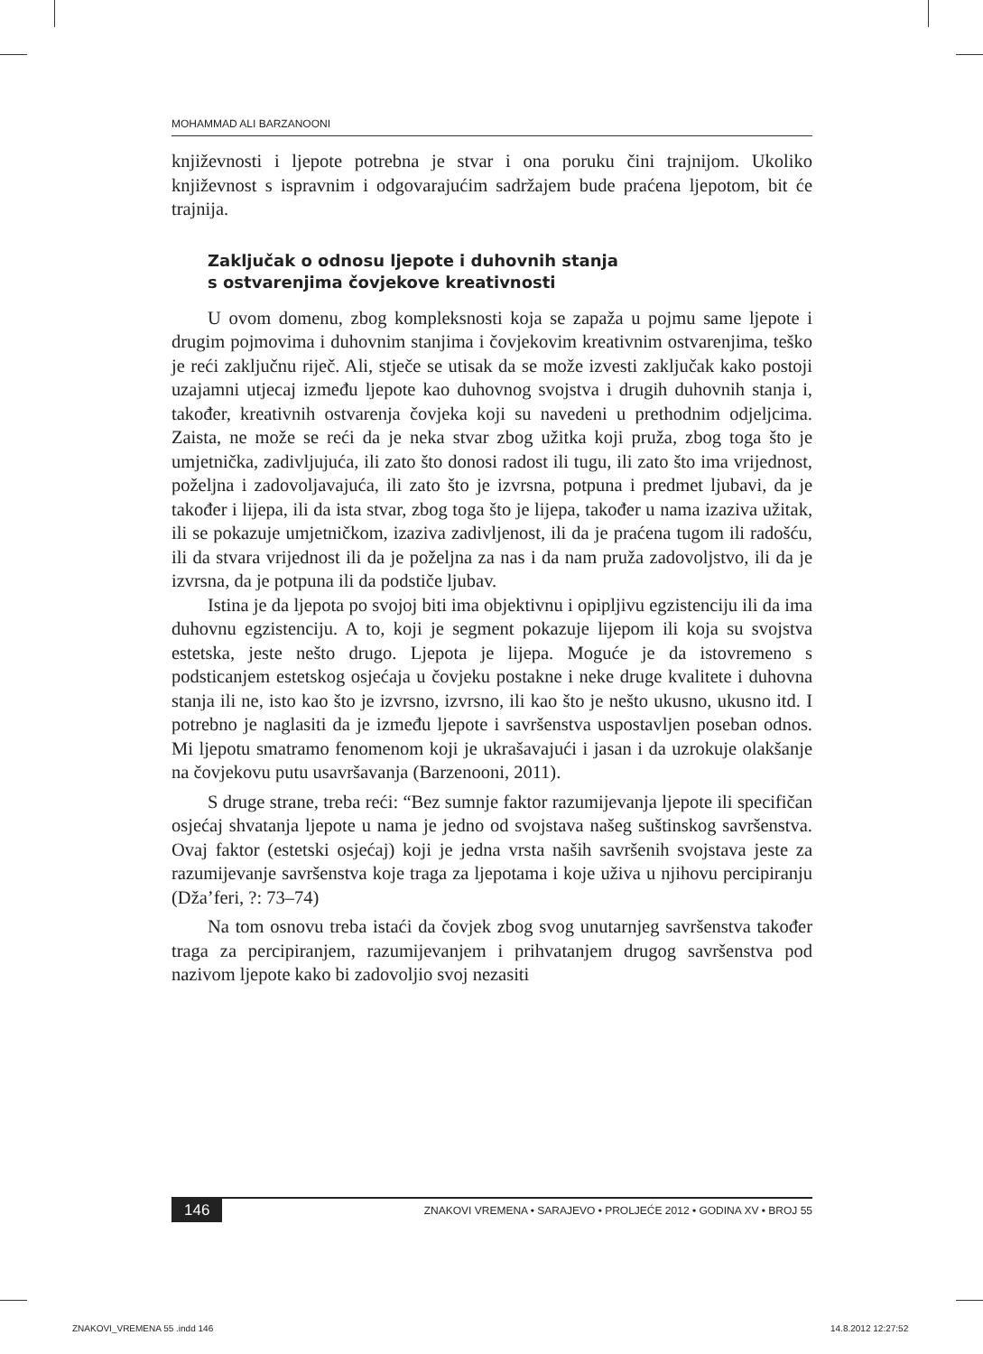MOHAMMAD ALI BARZANOONI
književnosti i ljepote potrebna je stvar i ona poruku čini trajnijom. Ukoliko književnost s ispravnim i odgovarajućim sadržajem bude praćena ljepotom, bit će trajnija.
Zaključak o odnosu ljepote i duhovnih stanja
s ostvarenjima čovjekove kreativnosti
U ovom domenu, zbog kompleksnosti koja se zapaža u pojmu same ljepote i drugim pojmovima i duhovnim stanjima i čovjekovim kreativnim ostvarenjima, teško je reći zaključnu riječ. Ali, stječe se utisak da se može izvesti zaključak kako postoji uzajamni utjecaj između ljepote kao duhovnog svojstva i drugih duhovnih stanja i, također, kreativnih ostvarenja čovjeka koji su navedeni u prethodnim odjeljcima. Zaista, ne može se reći da je neka stvar zbog užitka koji pruža, zbog toga što je umjetnička, zadivljujuća, ili zato što donosi radost ili tugu, ili zato što ima vrijednost, poželjna i zadovoljavajuća, ili zato što je izvrsna, potpuna i predmet ljubavi, da je također i lijepa, ili da ista stvar, zbog toga što je lijepa, također u nama izaziva užitak, ili se pokazuje umjetničkom, izaziva zadivljenost, ili da je praćena tugom ili radošću, ili da stvara vrijednost ili da je poželjna za nas i da nam pruža zadovoljstvo, ili da je izvrsna, da je potpuna ili da podstiče ljubav.
Istina je da ljepota po svojoj biti ima objektivnu i opipljivu egzistenciju ili da ima duhovnu egzistenciju. A to, koji je segment pokazuje lijepom ili koja su svojstva estetska, jeste nešto drugo. Ljepota je lijepa. Moguće je da istovremeno s podsticanjem estetskog osjećaja u čovjeku postakne i neke druge kvalitete i duhovna stanja ili ne, isto kao što je izvrsno, izvrsno, ili kao što je nešto ukusno, ukusno itd. I potrebno je naglasiti da je između ljepote i savršenstva uspostavljen poseban odnos. Mi ljepotu smatramo fenomenom koji je ukrašavajući i jasan i da uzrokuje olakšanje na čovjekovu putu usavršavanja (Barzenooni, 2011).
S druge strane, treba reći: “Bez sumnje faktor razumijevanja ljepote ili specifičan osjećaj shvatanja ljepote u nama je jedno od svojstava našeg suštinskog savršenstva. Ovaj faktor (estetski osjećaj) koji je jedna vrsta naših savršenih svojstava jeste za razumijevanje savršenstva koje traga za ljepotama i koje uživa u njihovu percipiranju (Dža’feri, ?: 73–74)
Na tom osnovu treba istaći da čovjek zbog svog unutarnjeg savršenstva također traga za percipiranjem, razumijevanjem i prihvatanjem drugog savršenstva pod nazivom ljepote kako bi zadovoljio svoj nezasiti
146 ZNAKOVI VREMENA • SARAJEVO • PROLJEĆE 2012 • GODINA XV • BROJ 55
ZNAKOVI_VREMENA 55 .indd 146 14.8.2012 12:27:52